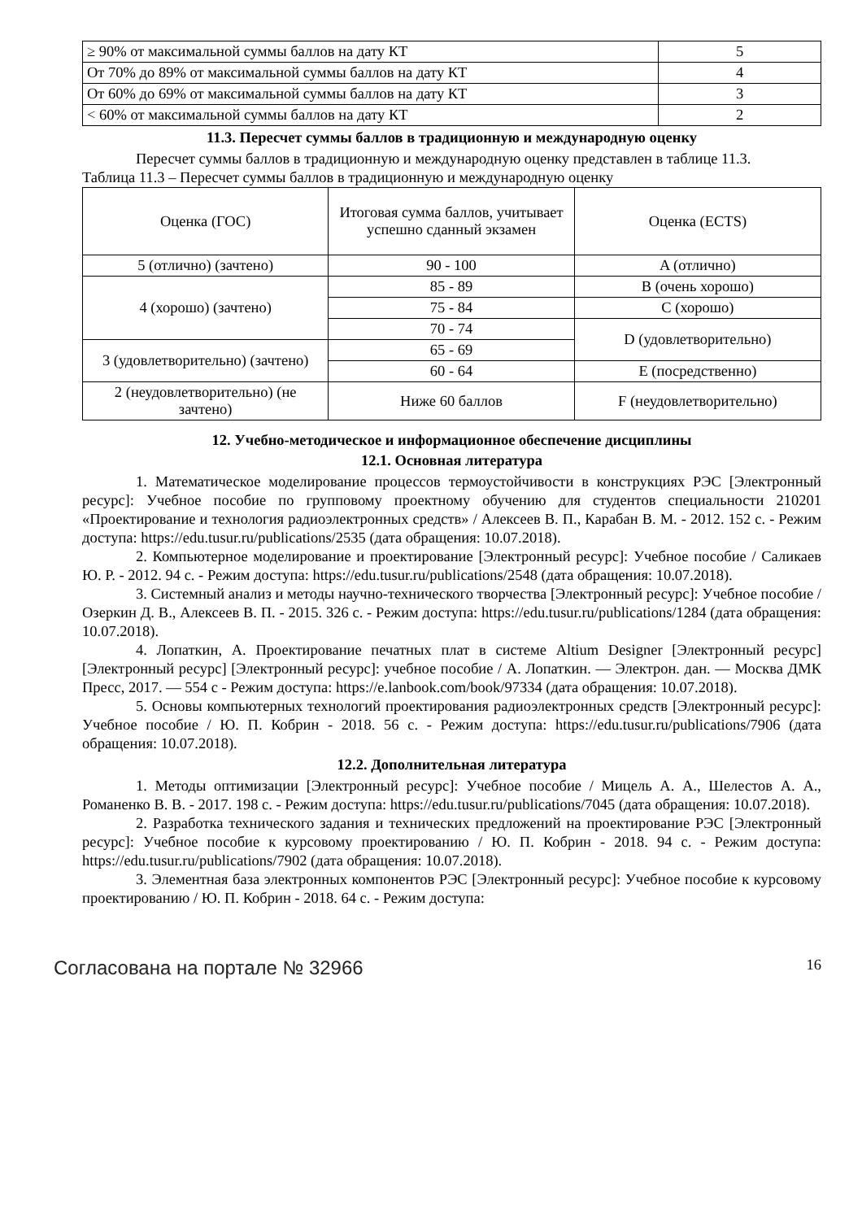| ≥ 90% от максимальной суммы баллов на дату КТ | 5 |
| От 70% до 89% от максимальной суммы баллов на дату КТ | 4 |
| От 60% до 69% от максимальной суммы баллов на дату КТ | 3 |
| < 60% от максимальной суммы баллов на дату КТ | 2 |
11.3. Пересчет суммы баллов в традиционную и международную оценку
Пересчет суммы баллов в традиционную и международную оценку представлен в таблице 11.3.
Таблица 11.3 – Пересчет суммы баллов в традиционную и международную оценку
| Оценка (ГОС) | Итоговая сумма баллов, учитывает успешно сданный экзамен | Оценка (ECTS) |
| --- | --- | --- |
| 5 (отлично) (зачтено) | 90 - 100 | A (отлично) |
| 4 (хорошо) (зачтено) | 85 - 89 | B (очень хорошо) |
| | 75 - 84 | C (хорошо) |
| | 70 - 74 | D (удовлетворительно) |
| 3 (удовлетворительно) (зачтено) | 65 - 69 | |
| | 60 - 64 | E (посредственно) |
| 2 (неудовлетворительно) (не зачтено) | Ниже 60 баллов | F (неудовлетворительно) |
12. Учебно-методическое и информационное обеспечение дисциплины
12.1. Основная литература
1. Математическое моделирование процессов термоустойчивости в конструкциях РЭС [Электронный ресурс]: Учебное пособие по групповому проектному обучению для студентов специальности 210201 «Проектирование и технология радиоэлектронных средств» / Алексеев В. П., Карабан В. М. - 2012. 152 с. - Режим доступа: https://edu.tusur.ru/publications/2535 (дата обращения: 10.07.2018).
2. Компьютерное моделирование и проектирование [Электронный ресурс]: Учебное пособие / Саликаев Ю. Р. - 2012. 94 с. - Режим доступа: https://edu.tusur.ru/publications/2548 (дата обращения: 10.07.2018).
3. Системный анализ и методы научно-технического творчества [Электронный ресурс]: Учебное пособие / Озеркин Д. В., Алексеев В. П. - 2015. 326 с. - Режим доступа: https://edu.tusur.ru/publications/1284 (дата обращения: 10.07.2018).
4. Лопаткин, А. Проектирование печатных плат в системе Altium Designer [Электронный ресурс] [Электронный ресурс] [Электронный ресурс]: учебное пособие / А. Лопаткин. — Электрон. дан. — Москва ДМК Пресс, 2017. — 554 с - Режим доступа: https://e.lanbook.com/book/97334 (дата обращения: 10.07.2018).
5. Основы компьютерных технологий проектирования радиоэлектронных средств [Электронный ресурс]: Учебное пособие / Ю. П. Кобрин - 2018. 56 с. - Режим доступа: https://edu.tusur.ru/publications/7906 (дата обращения: 10.07.2018).
12.2. Дополнительная литература
1. Методы оптимизации [Электронный ресурс]: Учебное пособие / Мицель А. А., Шелестов А. А., Романенко В. В. - 2017. 198 с. - Режим доступа: https://edu.tusur.ru/publications/7045 (дата обращения: 10.07.2018).
2. Разработка технического задания и технических предложений на проектирование РЭС [Электронный ресурс]: Учебное пособие к курсовому проектированию / Ю. П. Кобрин - 2018. 94 с. - Режим доступа: https://edu.tusur.ru/publications/7902 (дата обращения: 10.07.2018).
3. Элементная база электронных компонентов РЭС [Электронный ресурс]: Учебное пособие к курсовому проектированию / Ю. П. Кобрин - 2018. 64 с. - Режим доступа:
Согласована на портале № 32966 16